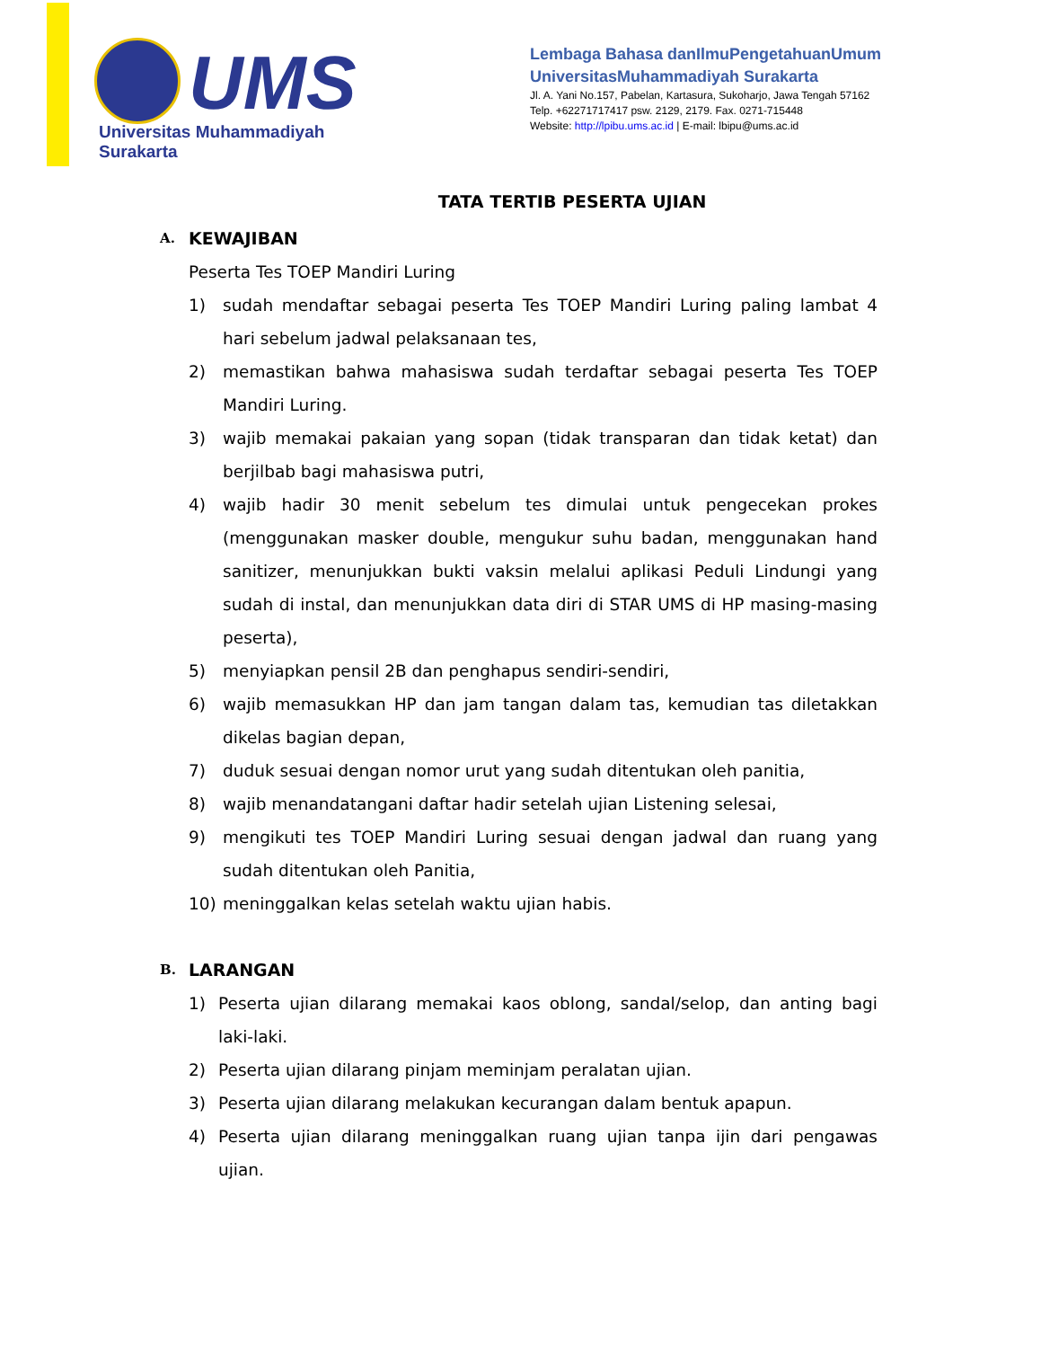UMS
Universitas Muhammadiyah Surakarta
Lembaga Bahasa danIlmuPengetahuanUmum
UniversitasMuhammadiyah Surakarta
Jl. A. Yani No.157, Pabelan, Kartasura, Sukoharjo, Jawa Tengah 57162
Telp. +62271717417 psw. 2129, 2179. Fax. 0271-715448
Website: http://lpibu.ums.ac.id | E-mail: lbipu@ums.ac.id
TATA TERTIB PESERTA UJIAN
A. KEWAJIBAN
Peserta Tes TOEP Mandiri Luring
1) sudah mendaftar sebagai peserta Tes TOEP Mandiri Luring paling lambat 4 hari sebelum jadwal pelaksanaan tes,
2) memastikan bahwa mahasiswa sudah terdaftar sebagai peserta Tes TOEP Mandiri Luring.
3) wajib memakai pakaian yang sopan (tidak transparan dan tidak ketat) dan berjilbab bagi mahasiswa putri,
4) wajib hadir 30 menit sebelum tes dimulai untuk pengecekan prokes (menggunakan masker double, mengukur suhu badan, menggunakan hand sanitizer, menunjukkan bukti vaksin melalui aplikasi Peduli Lindungi yang sudah di instal, dan menunjukkan data diri di STAR UMS di HP masing-masing peserta),
5) menyiapkan pensil 2B dan penghapus sendiri-sendiri,
6) wajib memasukkan HP dan jam tangan dalam tas, kemudian tas diletakkan dikelas bagian depan,
7) duduk sesuai dengan nomor urut yang sudah ditentukan oleh panitia,
8) wajib menandatangani daftar hadir setelah ujian Listening selesai,
9) mengikuti tes TOEP Mandiri Luring sesuai dengan jadwal dan ruang yang sudah ditentukan oleh Panitia,
10) meninggalkan kelas setelah waktu ujian habis.
B. LARANGAN
1) Peserta ujian dilarang memakai kaos oblong, sandal/selop, dan anting bagi laki-laki.
2) Peserta ujian dilarang pinjam meminjam peralatan ujian.
3) Peserta ujian dilarang melakukan kecurangan dalam bentuk apapun.
4) Peserta ujian dilarang meninggalkan ruang ujian tanpa ijin dari pengawas ujian.